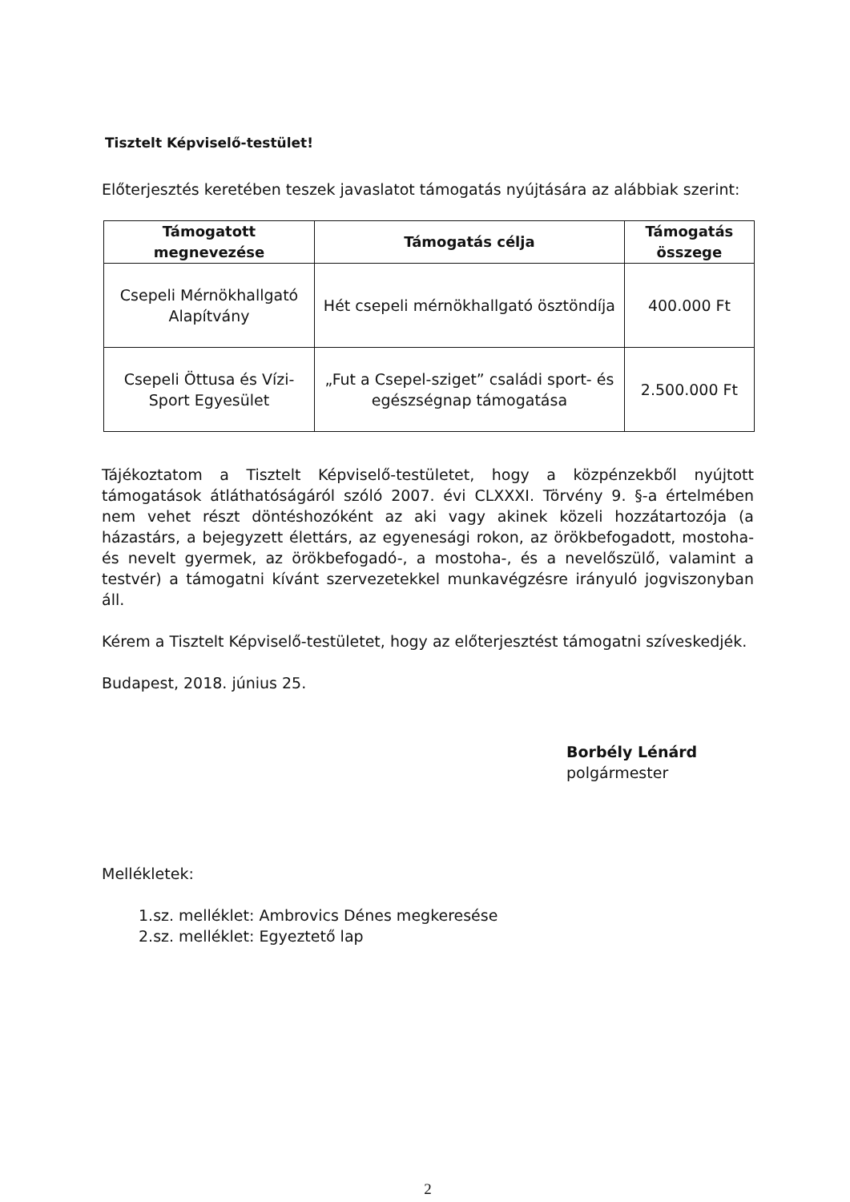Tisztelt Képviselő-testület!
Előterjesztés keretében teszek javaslatot támogatás nyújtására az alábbiak szerint:
| Támogatott megnevezése | Támogatás célja | Támogatás összege |
| --- | --- | --- |
| Csepeli Mérnökhallgató Alapítvány | Hét csepeli mérnökhallgató ösztöndíja | 400.000 Ft |
| Csepeli Öttusa és Vízi-Sport Egyesület | „Fut a Csepel-sziget” családi sport- és egészségnap támogatása | 2.500.000 Ft |
Tájékoztatom a Tisztelt Képviselő-testületet, hogy a közpénzekből nyújtott támogatások átláthatóságáról szóló 2007. évi CLXXXI. Törvény 9. §-a értelmében nem vehet részt döntéshozóként az aki vagy akinek közeli hozzátartozója (a házastárs, a bejegyzett élettárs, az egyenesági rokon, az örökbefogadott, mostoha- és nevelt gyermek, az örökbefogadó-, a mostoha-, és a nevelőszülő, valamint a testvér) a támogatni kívánt szervezetekkel munkavégzésre irányuló jogviszonyban áll.
Kérem a Tisztelt Képviselő-testületet, hogy az előterjesztést támogatni szíveskedjék.
Budapest, 2018. június 25.
Borbély Lénárd
polgármester
Mellékletek:
1.sz. melléklet: Ambrovics Dénes megkeresése
2.sz. melléklet: Egyeztető lap
2